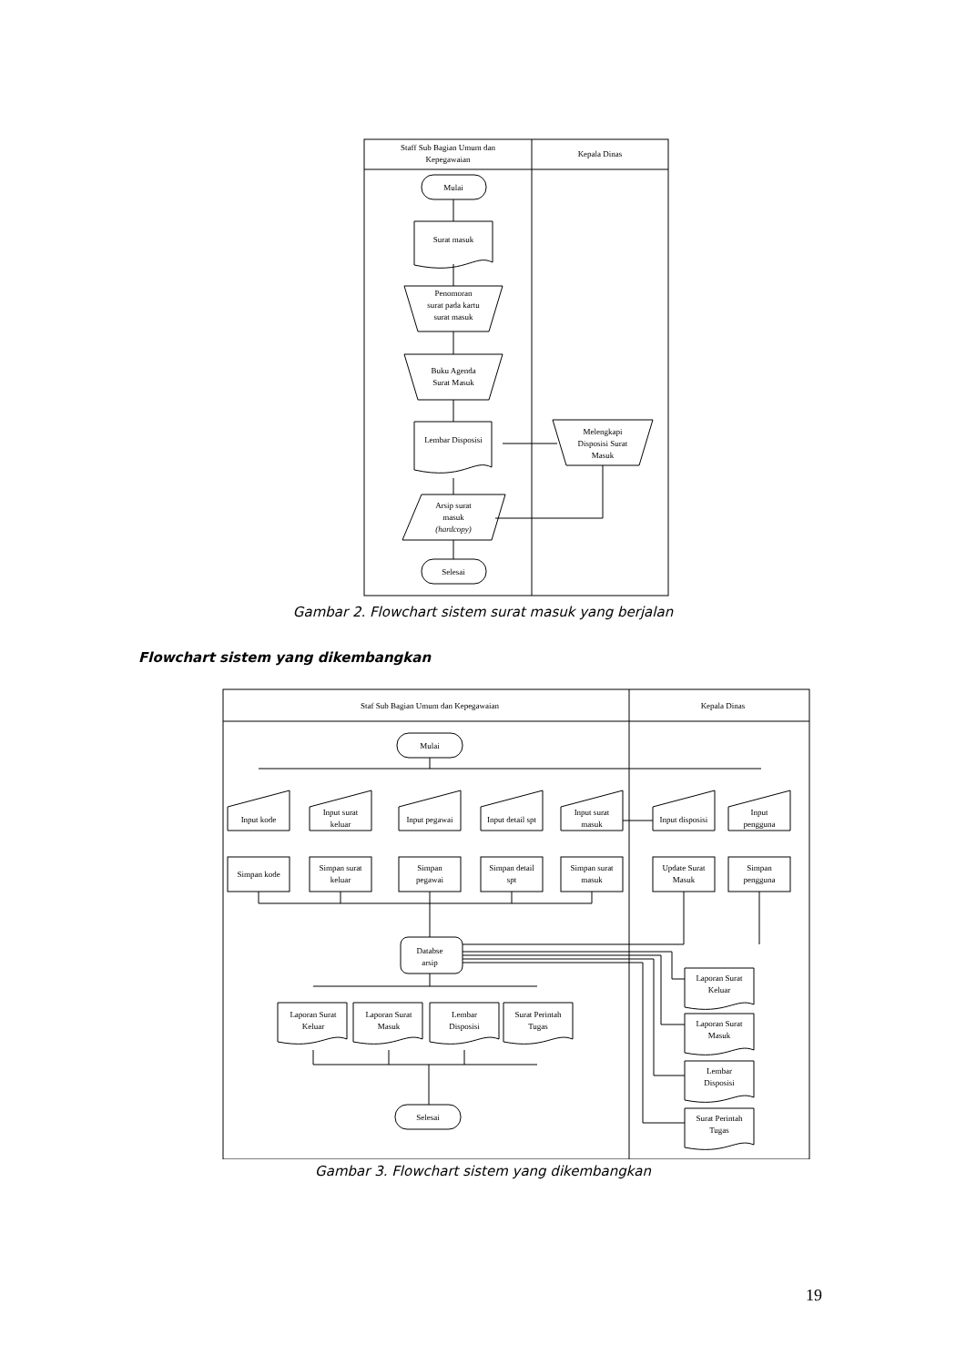Staff Sub Bagian Umum dan
Kepegawaian
Kepala Dinas
Mulai
Surat masuk
Penomoran
surat pada kartu
surat masuk
Buku Agenda
Surat Masuk
Lembar Disposisi
Melengkapi
Disposisi Surat
Masuk
Arsip surat
masuk
(hardcopy)
Selesai
Gambar 2. Flowchart sistem surat masuk yang berjalan
Flowchart sistem yang dikembangkan
Staf Sub Bagian Umum dan Kepegawaian
Kepala Dinas
Mulai
Input kode
Input surat
keluar
Input pegawai
Input detail spt
Input surat
masuk
Input disposisi
Input
pengguna
Simpan kode
Simpan surat
keluar
Simpan
pegawai
Simpan detail
spt
Simpan surat
masuk
Update Surat
Masuk
Simpan
pengguna
Databse
arsip
Laporan Surat
Keluar
Laporan Surat
Masuk
Lembar
Disposisi
Surat Perintah
Tugas
Selesai
Laporan Surat
Keluar
Laporan Surat
Masuk
Lembar
Disposisi
Surat Perintah
Tugas
Gambar 3. Flowchart sistem yang dikembangkan
19